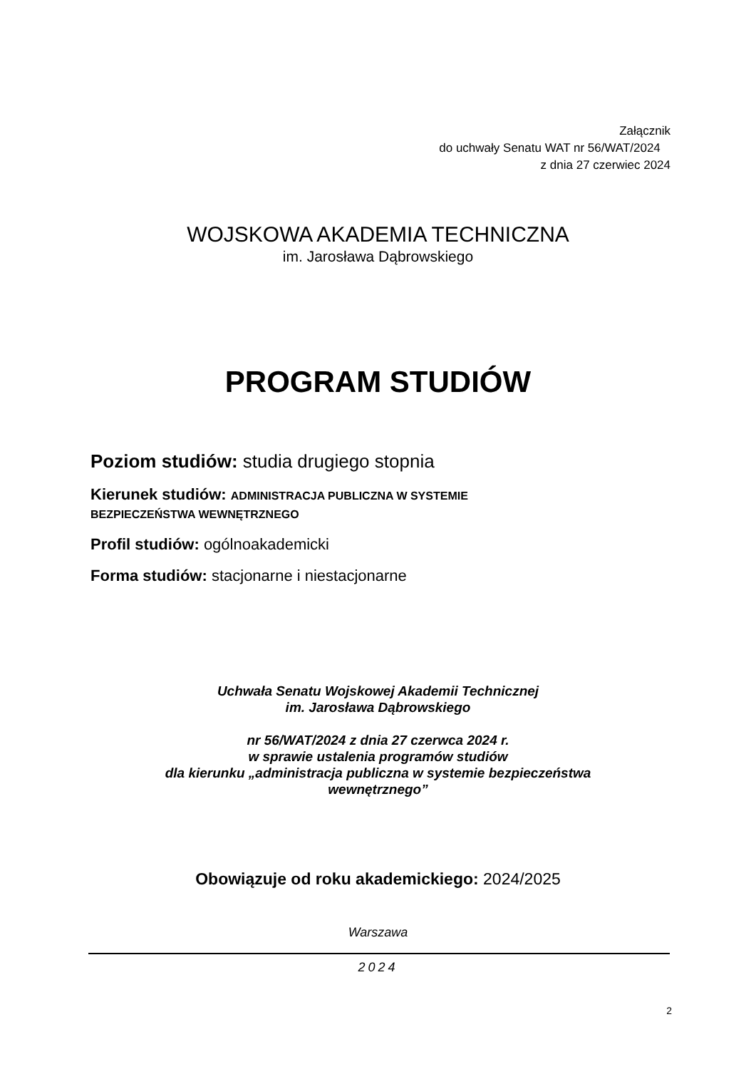Załącznik
do uchwały Senatu WAT nr 56/WAT/2024
z dnia 27 czerwiec 2024
WOJSKOWA AKADEMIA TECHNICZNA
im. Jarosława Dąbrowskiego
PROGRAM STUDIÓW
Poziom studiów: studia drugiego stopnia
Kierunek studiów: ADMINISTRACJA PUBLICZNA W SYSTEMIE
BEZPIECZEŃSTWA WEWNĘTRZNEGO
Profil studiów: ogólnoakademicki
Forma studiów: stacjonarne i niestacjonarne
Uchwała Senatu Wojskowej Akademii Technicznej
im. Jarosława Dąbrowskiego
nr 56/WAT/2024 z dnia 27 czerwca 2024 r.
w sprawie ustalenia programów studiów
dla kierunku „administracja publiczna w systemie bezpieczeństwa
wewnętrznego”
Obowiązuje od roku akademickiego: 2024/2025
Warszawa
2024
2